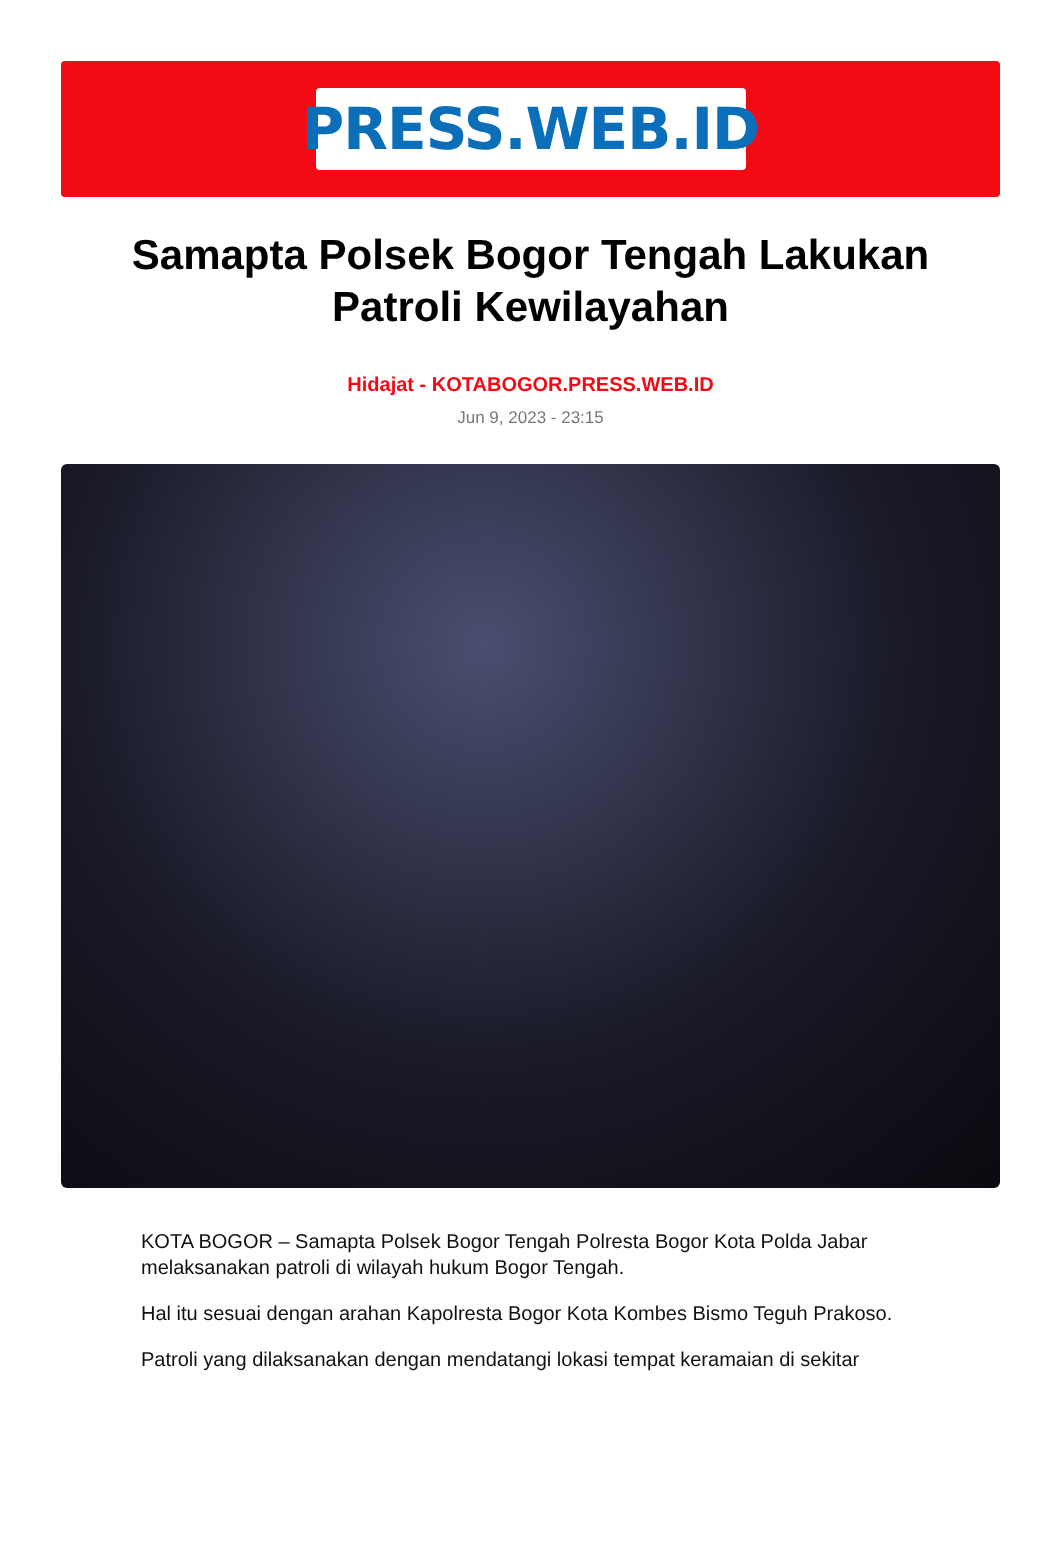PRESS.WEB.ID
Samapta Polsek Bogor Tengah Lakukan Patroli Kewilayahan
Hidajat - KOTABOGOR.PRESS.WEB.ID
Jun 9, 2023 - 23:15
KOTA BOGOR – Samapta Polsek Bogor Tengah Polresta Bogor Kota Polda Jabar melaksanakan patroli di wilayah hukum Bogor Tengah.
Hal itu sesuai dengan arahan Kapolresta Bogor Kota Kombes Bismo Teguh Prakoso.
Patroli yang dilaksanakan dengan mendatangi lokasi tempat keramaian di sekitar